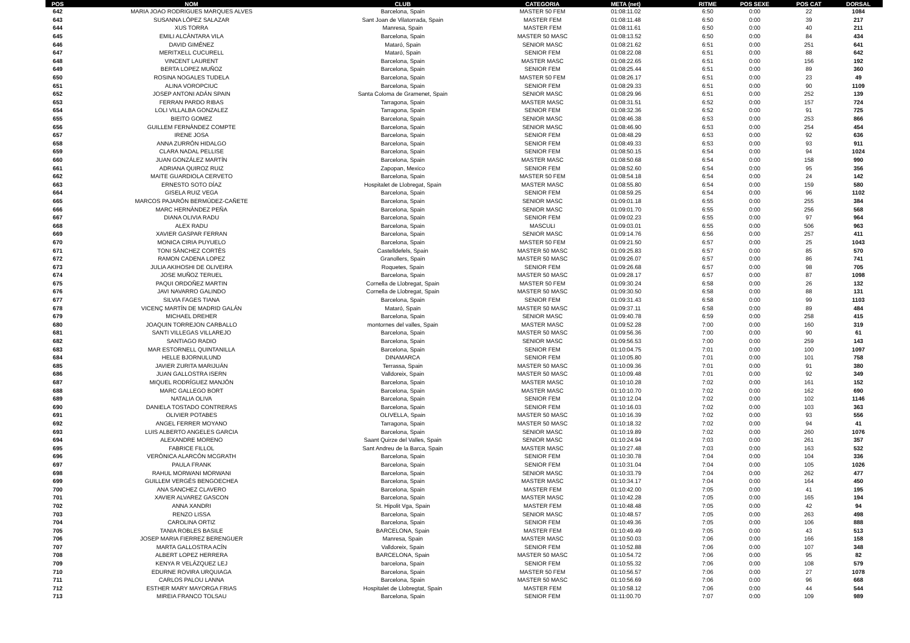| POS | NOM | CLUB | CATEGORIA | META (net) | RITME | POS SEXE | POS CAT | DORSAL |
| --- | --- | --- | --- | --- | --- | --- | --- | --- |
| 642 | MARIA JOAO RODRIGUES MARQUES ALVES | Barcelona, Spain | MASTER 50 FEM | 01:08:11.02 | 6:50 | 0:00 | 22 | 1084 |
| 643 | SUSANNA LÓPEZ SALAZAR | Sant Joan de Vilatorrada, Spain | MASTER FEM | 01:08:11.48 | 6:50 | 0:00 | 39 | 217 |
| 644 | XUS TORRA | Manresa, Spain | MASTER FEM | 01:08:11.61 | 6:50 | 0:00 | 40 | 211 |
| 645 | EMILI ALCÀNTARA VILA | Barcelona, Spain | MASTER 50 MASC | 01:08:13.52 | 6:50 | 0:00 | 84 | 434 |
| 646 | DAVID GIMÉNEZ | Mataró, Spain | SENIOR MASC | 01:08:21.62 | 6:51 | 0:00 | 251 | 641 |
| 647 | MERITXELL CUCURELL | Mataró, Spain | SENIOR FEM | 01:08:22.08 | 6:51 | 0:00 | 88 | 642 |
| 648 | VINCENT LAURENT | Barcelona, Spain | MASTER MASC | 01:08:22.65 | 6:51 | 0:00 | 156 | 192 |
| 649 | BERTA LOPEZ MUÑOZ | Barcelona, Spain | SENIOR FEM | 01:08:25.44 | 6:51 | 0:00 | 89 | 360 |
| 650 | ROSINA NOGALES TUDELA | Barcelona, Spain | MASTER 50 FEM | 01:08:26.17 | 6:51 | 0:00 | 23 | 49 |
| 651 | ALINA VOROPCIUC | Barcelona, Spain | SENIOR FEM | 01:08:29.33 | 6:51 | 0:00 | 90 | 1109 |
| 652 | JOSEP ANTONI ADÁN SPAIN | Santa Coloma de Gramenet, Spain | SENIOR MASC | 01:08:29.96 | 6:51 | 0:00 | 252 | 139 |
| 653 | FERRAN PARDO RIBAS | Tarragona, Spain | MASTER MASC | 01:08:31.51 | 6:52 | 0:00 | 157 | 724 |
| 654 | LOLI VILLALBA GONZALEZ | Tarragona, Spain | SENIOR FEM | 01:08:32.36 | 6:52 | 0:00 | 91 | 725 |
| 655 | BIEITO GOMEZ | Barcelona, Spain | SENIOR MASC | 01:08:46.38 | 6:53 | 0:00 | 253 | 866 |
| 656 | GUILLEM FERNÀNDEZ COMPTE | Barcelona, Spain | SENIOR MASC | 01:08:46.90 | 6:53 | 0:00 | 254 | 454 |
| 657 | IRENE JOSA | Barcelona, Spain | SENIOR FEM | 01:08:48.29 | 6:53 | 0:00 | 92 | 636 |
| 658 | ANNA ZURRÓN HIDALGO | Barcelona, Spain | SENIOR FEM | 01:08:49.33 | 6:53 | 0:00 | 93 | 911 |
| 659 | CLARA NADAL PELLISE | Barcelona, Spain | SENIOR FEM | 01:08:50.15 | 6:54 | 0:00 | 94 | 1024 |
| 660 | JUAN GONZÁLEZ MARTÍN | Barcelona, Spain | MASTER MASC | 01:08:50.68 | 6:54 | 0:00 | 158 | 990 |
| 661 | ADRIANA QUIROZ RUIZ | Zapopan, Mexico | SENIOR FEM | 01:08:52.60 | 6:54 | 0:00 | 95 | 356 |
| 662 | MAITE GUARDIOLA CERVETO | Barcelona, Spain | MASTER 50 FEM | 01:08:54.18 | 6:54 | 0:00 | 24 | 142 |
| 663 | ERNESTO SOTO DÍAZ | Hospitalet de Llobregat, Spain | MASTER MASC | 01:08:55.80 | 6:54 | 0:00 | 159 | 580 |
| 664 | GISELA RUIZ VEGA | Barcelona, Spain | SENIOR FEM | 01:08:59.25 | 6:54 | 0:00 | 96 | 1102 |
| 665 | MARCOS PAJARÓN BERMÚDEZ-CAÑETE | Barcelona, Spain | SENIOR MASC | 01:09:01.18 | 6:55 | 0:00 | 255 | 384 |
| 666 | MARC HERNÀNDEZ PEÑA | Barcelona, Spain | SENIOR MASC | 01:09:01.70 | 6:55 | 0:00 | 256 | 568 |
| 667 | DIANA OLIVIA RADU | Barcelona, Spain | SENIOR FEM | 01:09:02.23 | 6:55 | 0:00 | 97 | 964 |
| 668 | ALEX RADU | Barcelona, Spain | MASCULI | 01:09:03.01 | 6:55 | 0:00 | 506 | 963 |
| 669 | XAVIER GASPAR FERRAN | Barcelona, Spain | SENIOR MASC | 01:09:14.76 | 6:56 | 0:00 | 257 | 411 |
| 670 | MONICA CIRIA PUYUELO | Barcelona, Spain | MASTER 50 FEM | 01:09:21.50 | 6:57 | 0:00 | 25 | 1043 |
| 671 | TONI SÀNCHEZ CORTÈS | Castelldefels, Spain | MASTER 50 MASC | 01:09:25.83 | 6:57 | 0:00 | 85 | 570 |
| 672 | RAMON CADENA LOPEZ | Granollers, Spain | MASTER 50 MASC | 01:09:26.07 | 6:57 | 0:00 | 86 | 741 |
| 673 | JULIA AKIHOSHI DE OLIVEIRA | Roquetes, Spain | SENIOR FEM | 01:09:26.68 | 6:57 | 0:00 | 98 | 705 |
| 674 | JOSE MUÑOZ TERUEL | Barcelona, Spain | MASTER 50 MASC | 01:09:28.17 | 6:57 | 0:00 | 87 | 1098 |
| 675 | PAQUI ORDOÑEZ MARTIN | Cornella de Llobregat, Spain | MASTER 50 FEM | 01:09:30.24 | 6:58 | 0:00 | 26 | 132 |
| 676 | JAVI NAVARRO GALINDO | Cornella de Llobregat, Spain | MASTER 50 MASC | 01:09:30.50 | 6:58 | 0:00 | 88 | 131 |
| 677 | SILVIA FAGES TIANA | Barcelona, Spain | SENIOR FEM | 01:09:31.43 | 6:58 | 0:00 | 99 | 1103 |
| 678 | VICENÇ MARTÍN DE MADRID GALÁN | Mataró, Spain | MASTER 50 MASC | 01:09:37.11 | 6:58 | 0:00 | 89 | 484 |
| 679 | MICHAEL DREHER | Barcelona, Spain | SENIOR MASC | 01:09:40.78 | 6:59 | 0:00 | 258 | 415 |
| 680 | JOAQUIN TORREJON CARBALLO | montornes del valles, Spain | MASTER MASC | 01:09:52.28 | 7:00 | 0:00 | 160 | 319 |
| 681 | SANTI VILLEGAS VILLAREJO | Barcelona, Spain | MASTER 50 MASC | 01:09:56.36 | 7:00 | 0:00 | 90 | 61 |
| 682 | SANTIAGO RADIO | Barcelona, Spain | SENIOR MASC | 01:09:56.53 | 7:00 | 0:00 | 259 | 143 |
| 683 | MAR ESTORNELL QUINTANILLA | Barcelona, Spain | SENIOR FEM | 01:10:04.75 | 7:01 | 0:00 | 100 | 1097 |
| 684 | HELLE BJORNULUND | DINAMARCA | SENIOR FEM | 01:10:05.80 | 7:01 | 0:00 | 101 | 758 |
| 685 | JAVIER ZURITA MARIJUÁN | Terrassa, Spain | MASTER 50 MASC | 01:10:09.36 | 7:01 | 0:00 | 91 | 380 |
| 686 | JUAN GALLOSTRA ISERN | Valldoreix, Spain | MASTER 50 MASC | 01:10:09.48 | 7:01 | 0:00 | 92 | 349 |
| 687 | MIQUEL RODRÍGUEZ MANJÓN | Barcelona, Spain | MASTER MASC | 01:10:10.28 | 7:02 | 0:00 | 161 | 152 |
| 688 | MARC GALLEGO BORT | Barcelona, Spain | MASTER MASC | 01:10:10.70 | 7:02 | 0:00 | 162 | 690 |
| 689 | NATALIA OLIVA | Barcelona, Spain | SENIOR FEM | 01:10:12.04 | 7:02 | 0:00 | 102 | 1146 |
| 690 | DANIELA TOSTADO CONTRERAS | Barcelona, Spain | SENIOR FEM | 01:10:16.03 | 7:02 | 0:00 | 103 | 363 |
| 691 | OLIVIER POTABES | OLIVELLA, Spain | MASTER 50 MASC | 01:10:16.39 | 7:02 | 0:00 | 93 | 556 |
| 692 | ANGEL FERRER MOYANO | Tarragona, Spain | MASTER 50 MASC | 01:10:18.32 | 7:02 | 0:00 | 94 | 41 |
| 693 | LUIS ALBERTO ANGELES GARCIA | Barcelona, Spain | SENIOR MASC | 01:10:19.89 | 7:02 | 0:00 | 260 | 1076 |
| 694 | ALEXANDRE MORENO | Saant Quirze del Valles, Spain | SENIOR MASC | 01:10:24.94 | 7:03 | 0:00 | 261 | 357 |
| 695 | FABRICE FILLOL | Sant Andreu de la Barca, Spain | MASTER MASC | 01:10:27.48 | 7:03 | 0:00 | 163 | 532 |
| 696 | VERÒNICA ALARCÓN MCGRATH | Barcelona, Spain | SENIOR FEM | 01:10:30.78 | 7:04 | 0:00 | 104 | 336 |
| 697 | PAULA FRANK | Barcelona, Spain | SENIOR FEM | 01:10:31.04 | 7:04 | 0:00 | 105 | 1026 |
| 698 | RAHUL MORWANI MORWANI | Barcelona, Spain | SENIOR MASC | 01:10:33.79 | 7:04 | 0:00 | 262 | 477 |
| 699 | GUILLEM VERGÉS BENGOECHEA | Barcelona, Spain | MASTER MASC | 01:10:34.17 | 7:04 | 0:00 | 164 | 450 |
| 700 | ANA SANCHEZ CLAVERO | Barcelona, Spain | MASTER FEM | 01:10:42.00 | 7:05 | 0:00 | 41 | 195 |
| 701 | XAVIER ALVAREZ GASCON | Barcelona, Spain | MASTER MASC | 01:10:42.28 | 7:05 | 0:00 | 165 | 194 |
| 702 | ANNA XANDRI | St. Hipolit Vga, Spain | MASTER FEM | 01:10:48.48 | 7:05 | 0:00 | 42 | 94 |
| 703 | RENZO LISSA | Barcelona, Spain | SENIOR MASC | 01:10:48.57 | 7:05 | 0:00 | 263 | 498 |
| 704 | CAROLINA ORTIZ | Barcelona, Spain | SENIOR FEM | 01:10:49.36 | 7:05 | 0:00 | 106 | 888 |
| 705 | TANIA ROBLES BASILE | BARCELONA, Spain | MASTER FEM | 01:10:49.49 | 7:05 | 0:00 | 43 | 513 |
| 706 | JOSEP MARIA FIERREZ BERENGUER | Manresa, Spain | MASTER MASC | 01:10:50.03 | 7:06 | 0:00 | 166 | 158 |
| 707 | MARTA GALLOSTRA ACÍN | Valldoreix, Spain | SENIOR FEM | 01:10:52.88 | 7:06 | 0:00 | 107 | 348 |
| 708 | ALBERT LOPEZ HERRERA | BARCELONA, Spain | MASTER 50 MASC | 01:10:54.72 | 7:06 | 0:00 | 95 | 82 |
| 709 | KENYA R VELÁZQUEZ LEJ | barcelona, Spain | SENIOR FEM | 01:10:55.32 | 7:06 | 0:00 | 108 | 579 |
| 710 | EDURNE ROVIRA URQUIAGA | Barcelona, Spain | MASTER 50 FEM | 01:10:56.57 | 7:06 | 0:00 | 27 | 1078 |
| 711 | CARLOS PALOU LANNA | Barcelona, Spain | MASTER 50 MASC | 01:10:56.69 | 7:06 | 0:00 | 96 | 668 |
| 712 | ESTHER MARY MAYORGA FRIAS | Hospitalet de Llobregtat, Spain | MASTER FEM | 01:10:58.12 | 7:06 | 0:00 | 44 | 544 |
| 713 | MIREIA FRANCO TOLSAU | Barcelona, Spain | SENIOR FEM | 01:11:00.70 | 7:07 | 0:00 | 109 | 989 |